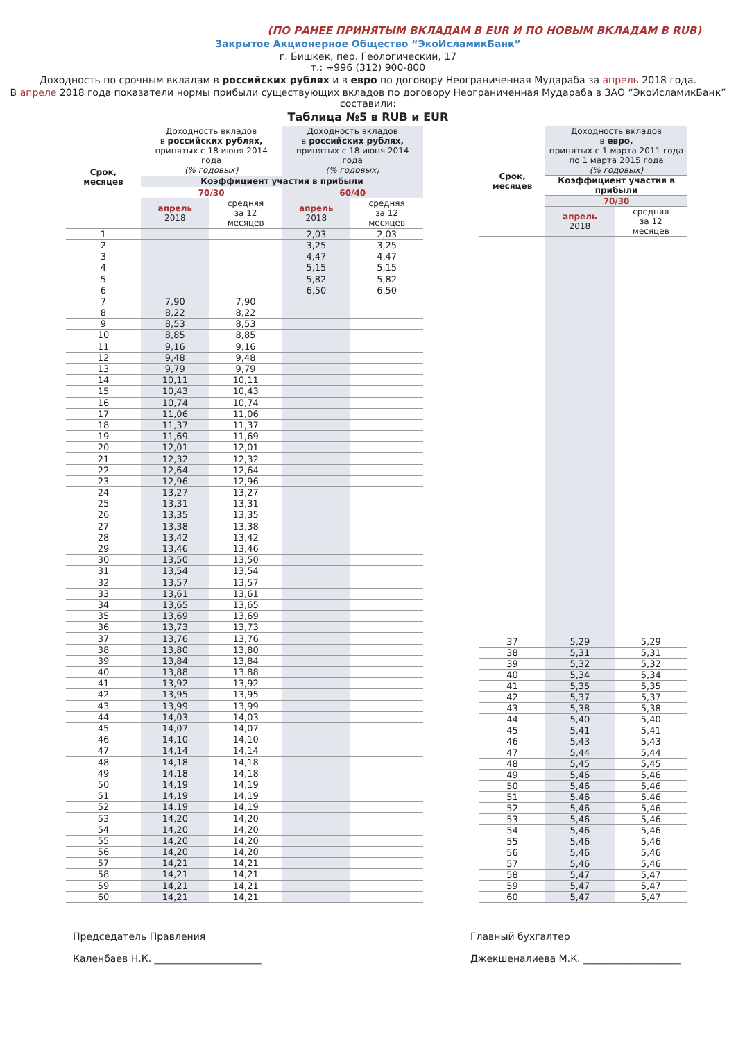(ПО РАНЕЕ ПРИНЯТЫМ ВКЛАДАМ В EUR И ПО НОВЫМ ВКЛАДАМ В RUB)
Закрытое Акционерное Общество “ЭкоИсламикБанк”
г. Бишкек, пер. Геологический, 17
т.: +996 (312) 900-800
Доходность по срочным вкладам в российских рублях и в евро по договору Неограниченная Мудараба за апрель 2018 года.
В апреле 2018 года показатели нормы прибыли существующих вкладов по договору Неограниченная Мудараба в ЗАО “ЭкоИсламикБанк” составили:
Таблица №5 в RUB и EUR
| Срок, месяцев | Доходность вкладов в российских рублях, принятых с 18 июня 2014 года (% годовых) | | Доходность вкладов в российских рублях, принятых с 18 июня 2014 года (% годовых) | |
| --- | --- | --- | --- | --- |
| | Коэффициент участия в прибыли | | | |
| | 70/30 | | 60/40 | |
| | апрель 2018 | средняя за 12 месяцев | апрель 2018 | средняя за 12 месяцев |
| 1 | | | 2,03 | 2,03 |
| 2 | | | 3,25 | 3,25 |
| 3 | | | 4,47 | 4,47 |
| 4 | | | 5,15 | 5,15 |
| 5 | | | 5,82 | 5,82 |
| 6 | | | 6,50 | 6,50 |
| 7 | 7,90 | 7,90 | | |
| 8 | 8,22 | 8,22 | | |
| 9 | 8,53 | 8,53 | | |
| 10 | 8,85 | 8,85 | | |
| 11 | 9,16 | 9,16 | | |
| 12 | 9,48 | 9,48 | | |
| 13 | 9,79 | 9,79 | | |
| 14 | 10,11 | 10,11 | | |
| 15 | 10,43 | 10,43 | | |
| 16 | 10,74 | 10,74 | | |
| 17 | 11,06 | 11,06 | | |
| 18 | 11,37 | 11,37 | | |
| 19 | 11,69 | 11,69 | | |
| 20 | 12,01 | 12,01 | | |
| 21 | 12,32 | 12,32 | | |
| 22 | 12,64 | 12,64 | | |
| 23 | 12,96 | 12,96 | | |
| 24 | 13,27 | 13,27 | | |
| 25 | 13,31 | 13,31 | | |
| 26 | 13,35 | 13,35 | | |
| 27 | 13,38 | 13,38 | | |
| 28 | 13,42 | 13,42 | | |
| 29 | 13,46 | 13,46 | | |
| 30 | 13,50 | 13,50 | | |
| 31 | 13,54 | 13,54 | | |
| 32 | 13,57 | 13,57 | | |
| 33 | 13,61 | 13,61 | | |
| 34 | 13,65 | 13,65 | | |
| 35 | 13,69 | 13,69 | | |
| 36 | 13,73 | 13,73 | | |
| 37 | 13,76 | 13,76 | | |
| 38 | 13,80 | 13,80 | | |
| 39 | 13,84 | 13,84 | | |
| 40 | 13,88 | 13.88 | | |
| 41 | 13,92 | 13,92 | | |
| 42 | 13,95 | 13,95 | | |
| 43 | 13,99 | 13,99 | | |
| 44 | 14,03 | 14,03 | | |
| 45 | 14,07 | 14,07 | | |
| 46 | 14,10 | 14,10 | | |
| 47 | 14,14 | 14,14 | | |
| 48 | 14,18 | 14,18 | | |
| 49 | 14.18 | 14,18 | | |
| 50 | 14,19 | 14,19 | | |
| 51 | 14,19 | 14,19 | | |
| 52 | 14.19 | 14,19 | | |
| 53 | 14,20 | 14,20 | | |
| 54 | 14,20 | 14,20 | | |
| 55 | 14,20 | 14,20 | | |
| 56 | 14,20 | 14,20 | | |
| 57 | 14,21 | 14,21 | | |
| 58 | 14,21 | 14,21 | | |
| 59 | 14,21 | 14,21 | | |
| 60 | 14,21 | 14,21 | | |
| Срок, месяцев | Доходность вкладов в евро, принятых с 1 марта 2011 года по 1 марта 2015 года (% годовых) | |
| --- | --- | --- |
| | Коэффициент участия в прибыли | |
| | 70/30 | |
| | апрель 2018 | средняя за 12 месяцев |
| 37 | 5,29 | 5,29 |
| 38 | 5,31 | 5,31 |
| 39 | 5,32 | 5,32 |
| 40 | 5,34 | 5,34 |
| 41 | 5,35 | 5,35 |
| 42 | 5,37 | 5,37 |
| 43 | 5,38 | 5,38 |
| 44 | 5,40 | 5,40 |
| 45 | 5,41 | 5,41 |
| 46 | 5,43 | 5,43 |
| 47 | 5,44 | 5,44 |
| 48 | 5,45 | 5,45 |
| 49 | 5,46 | 5,46 |
| 50 | 5,46 | 5,46 |
| 51 | 5.46 | 5.46 |
| 52 | 5,46 | 5,46 |
| 53 | 5,46 | 5,46 |
| 54 | 5,46 | 5,46 |
| 55 | 5,46 | 5,46 |
| 56 | 5,46 | 5,46 |
| 57 | 5,46 | 5,46 |
| 58 | 5,47 | 5,47 |
| 59 | 5,47 | 5,47 |
| 60 | 5,47 | 5,47 |
Председатель Правления
Каленбаев Н.К. ______________________
Главный бухгалтер
Джекшеналиева М.К. ____________________